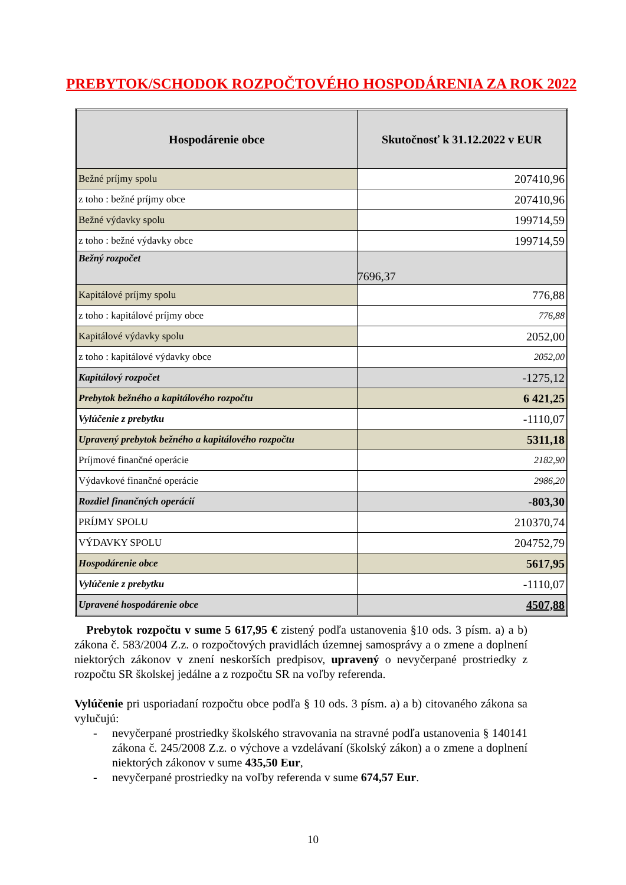PREBYTOK/SCHODOK ROZPOČTOVÉHO HOSPODÁRENIA ZA ROK 2022
| Hospodárenie obce | Skutočnosť k 31.12.2022 v EUR |
| --- | --- |
| Bežné príjmy spolu | 207410,96 |
| z toho : bežné príjmy obce | 207410,96 |
| Bežné výdavky spolu | 199714,59 |
| z toho : bežné výdavky obce | 199714,59 |
| Bežný rozpočet | 7696,37 |
| Kapitálové príjmy spolu | 776,88 |
| z toho : kapitálové príjmy obce | 776,88 |
| Kapitálové výdavky spolu | 2052,00 |
| z toho : kapitálové výdavky obce | 2052,00 |
| Kapitálový rozpočet | -1275,12 |
| Prebytok bežného a kapitálového rozpočtu | 6 421,25 |
| Vylúčenie z prebytku | -1110,07 |
| Upravený prebytok bežného a kapitálového rozpočtu | 5311,18 |
| Príjmové finančné operácie | 2182,90 |
| Výdavkové finančné operácie | 2986,20 |
| Rozdiel finančných operácií | -803,30 |
| PRÍJMY SPOLU | 210370,74 |
| VÝDAVKY SPOLU | 204752,79 |
| Hospodárenie obce | 5617,95 |
| Vylúčenie z prebytku | -1110,07 |
| Upravené hospodárenie obce | 4507,88 |
Prebytok rozpočtu v sume 5 617,95 € zistený podľa ustanovenia §10 ods. 3 písm. a) a b) zákona č. 583/2004 Z.z. o rozpočtových pravidlách územnej samosprávy a o zmene a doplnení niektorých zákonov v znení neskorších predpisov, upravený o nevyčerpané prostriedky z rozpočtu SR školskej jedálne a z rozpočtu SR na voľby referenda.
Vylúčenie pri usporiadaní rozpočtu obce podľa § 10 ods. 3 písm. a) a b) citovaného zákona sa vylučujú:
- nevyčerpané prostriedky školského stravovania na stravné podľa ustanovenia § 140141 zákona č. 245/2008 Z.z. o výchove a vzdelávaní (školský zákon) a o zmene a doplnení niektorých zákonov v sume 435,50 Eur,
- nevyčerpané prostriedky na voľby referenda v sume 674,57 Eur.
10